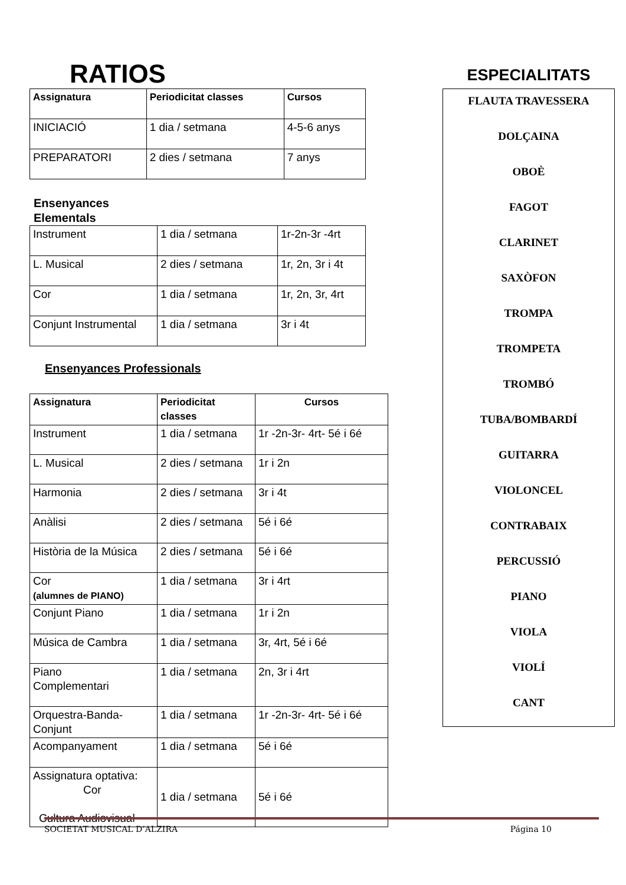RATIOS
| Assignatura | Periodicitat classes | Cursos |
| --- | --- | --- |
| INICIACIÓ | 1 dia / setmana | 4-5-6 anys |
| PREPARATORI | 2 dies / setmana | 7 anys |
Ensenyances
Elementals
| Instrument | 1 dia / setmana | 1r-2n-3r -4rt |
| L. Musical | 2 dies / setmana | 1r, 2n, 3r i 4t |
| Cor | 1 dia / setmana | 1r, 2n, 3r, 4rt |
| Conjunt Instrumental | 1 dia / setmana | 3r i 4t |
Ensenyances Professionals
| Assignatura | Periodicitat classes | Cursos |
| --- | --- | --- |
| Instrument | 1 dia / setmana | 1r -2n-3r- 4rt- 5é i 6é |
| L. Musical | 2 dies / setmana | 1r i 2n |
| Harmonia | 2 dies / setmana | 3r i 4t |
| Anàlisi | 2 dies / setmana | 5é i 6é |
| Història de la Música | 2 dies / setmana | 5é i 6é |
| Cor (alumnes de PIANO) | 1 dia / setmana | 3r i 4rt |
| Conjunt Piano | 1 dia / setmana | 1r i 2n |
| Música de Cambra | 1 dia / setmana | 3r, 4rt, 5é i 6é |
| Piano Complementari | 1 dia / setmana | 2n, 3r i 4rt |
| Orquestra-Banda- Conjunt | 1 dia / setmana | 1r -2n-3r- 4rt- 5é i 6é |
| Acompanyament | 1 dia / setmana | 5é i 6é |
| Assignatura optativa: Cor Cultura Audiovisual | 1 dia / setmana | 5é i 6é |
ESPECIALITATS
FLAUTA TRAVESSERA
DOLÇAINA
OBOÈ
FAGOT
CLARINET
SAXÒFON
TROMPA
TROMPETA
TROMBÓ
TUBA/BOMBARDÍ
GUITARRA
VIOLONCEL
CONTRABAIX
PERCUSSIÓ
PIANO
VIOLA
VIOLÍ
CANT
SOCIETAT MUSICAL D’ALZIRA Página 10